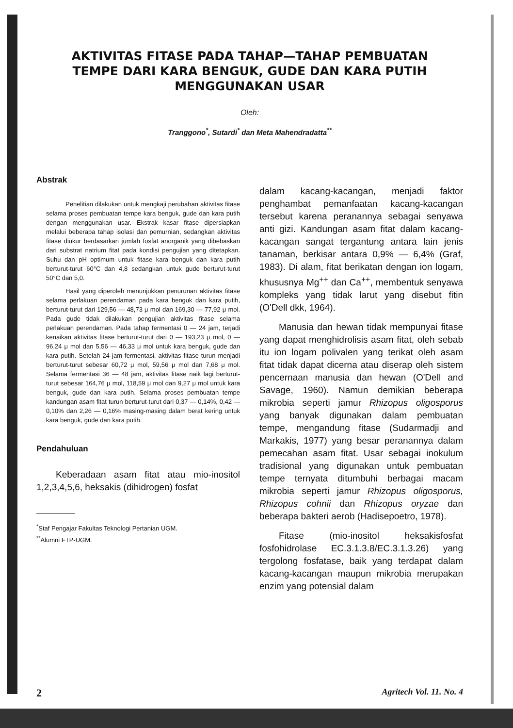AKTIVITAS FITASE PADA TAHAP—TAHAP PEMBUATAN
TEMPE DARI KARA BENGUK, GUDE DAN KARA PUTIH
MENGGUNAKAN USAR
Oleh:
Tranggono<sup>*</sup>, Sutardi<sup>*</sup> dan Meta Mahendradatta<sup>**</sup>
Abstrak
Penelitian dilakukan untuk mengkaji perubahan aktivitas fitase selama proses pembuatan tempe kara benguk, gude dan kara putih dengan menggunakan usar. Ekstrak kasar fitase dipersiapkan melalui beberapa tahap isolasi dan pemurnian, sedangkan aktivitas fitase diukur berdasarkan jumlah fosfat anorganik yang dibebaskan dari substrat natrium fitat pada kondisi pengujian yang ditetapkan. Suhu dan pH optimum untuk fitase kara benguk dan kara putih berturut-turut 60°C dan 4,8 sedangkan untuk gude berturut-turut 50°C dan 5,0.
Hasil yang diperoleh menunjukkan penurunan aktivitas fitase selama perlakuan perendaman pada kara benguk dan kara putih, berturut-turut dari 129,56 — 48,73 μ mol dan 169,30 — 77,92 μ mol. Pada gude tidak dilakukan pengujian aktivitas fitase selama perlakuan perendaman. Pada tahap fermentasi 0 — 24 jam, terjadi kenaikan aktivitas fitase berturut-turut dari 0 — 193,23 μ mol, 0 — 96,24 μ mol dan 5,56 — 46,33 μ mol untuk kara benguk, gude dan kara putih. Setelah 24 jam fermentasi, aktivitas fitase turun menjadi berturut-turut sebesar 60,72 μ mol, 59,56 μ mol dan 7,68 μ mol. Selama fermentasi 36 — 48 jam, aktivitas fitase naik lagi berturut-turut sebesar 164,76 μ mol, 118,59 μ mol dan 9,27 μ mol untuk kara benguk, gude dan kara putih. Selama proses pembuatan tempe kandungan asam fitat turun berturut-turut dari 0,37 — 0,14%, 0,42 — 0,10% dan 2,26 — 0,16% masing-masing dalam berat kering untuk kara benguk, gude dan kara putih.
Pendahuluan
Keberadaan asam fitat atau mio-inositol 1,2,3,4,5,6, heksakis (dihidrogen) fosfat
<sup>*</sup> Staf Pengajar Fakultas Teknologi Pertanian UGM.
<sup>**</sup> Alumni FTP-UGM.
dalam kacang-kacangan, menjadi faktor penghambat pemanfaatan kacang-kacangan tersebut karena peranannya sebagai senyawa anti gizi. Kandungan asam fitat dalam kacang-kacangan sangat tergantung antara lain jenis tanaman, berkisar antara 0,9% — 6,4% (Graf, 1983). Di alam, fitat berikatan dengan ion logam, khususnya Mg<sup>++</sup> dan Ca<sup>++</sup>, membentuk senyawa kompleks yang tidak larut yang disebut fitin (O'Dell dkk, 1964).
Manusia dan hewan tidak mempunyai fitase yang dapat menghidrolisis asam fitat, oleh sebab itu ion logam polivalen yang terikat oleh asam fitat tidak dapat dicerna atau diserap oleh sistem pencernaan manusia dan hewan (O'Dell and Savage, 1960). Namun demikian beberapa mikrobia seperti jamur Rhizopus oligosporus yang banyak digunakan dalam pembuatan tempe, mengandung fitase (Sudarmadji and Markakis, 1977) yang besar peranannya dalam pemecahan asam fitat. Usar sebagai inokulum tradisional yang digunakan untuk pembuatan tempe ternyata ditumbuhi berbagai macam mikrobia seperti jamur Rhizopus oligosporus, Rhizopus cohnii dan Rhizopus oryzae dan beberapa bakteri aerob (Hadisepoetro, 1978).
Fitase (mio-inositol heksakisfosfat fosfohidrolase EC.3.1.3.8/EC.3.1.3.26) yang tergolong fosfatase, baik yang terdapat dalam kacang-kacangan maupun mikrobia merupakan enzim yang potensial dalam
2 Agritech Vol. 11. No. 4